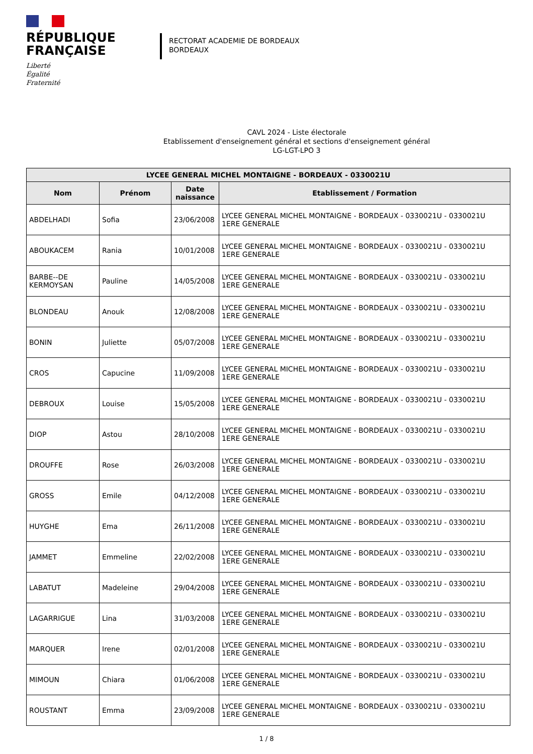RÉPUBLIQUE
FRANÇAISE
Liberté
Égalité
Fraternité
RECTORAT ACADEMIE DE BORDEAUX
BORDEAUX
CAVL 2024 - Liste électorale
Etablissement d'enseignement général et sections d'enseignement général
LG-LGT-LPO 3
| LYCEE GENERAL MICHEL MONTAIGNE - BORDEAUX - 0330021U | | | |
| --- | --- | --- | --- |
| Nom | Prénom | Date naissance | Etablissement / Formation |
| ABDELHADI | Sofia | 23/06/2008 | LYCEE GENERAL MICHEL MONTAIGNE - BORDEAUX - 0330021U - 0330021U 1ERE GENERALE |
| ABOUKACEM | Rania | 10/01/2008 | LYCEE GENERAL MICHEL MONTAIGNE - BORDEAUX - 0330021U - 0330021U 1ERE GENERALE |
| BARBE--DE KERMOYSAN | Pauline | 14/05/2008 | LYCEE GENERAL MICHEL MONTAIGNE - BORDEAUX - 0330021U - 0330021U 1ERE GENERALE |
| BLONDEAU | Anouk | 12/08/2008 | LYCEE GENERAL MICHEL MONTAIGNE - BORDEAUX - 0330021U - 0330021U 1ERE GENERALE |
| BONIN | Juliette | 05/07/2008 | LYCEE GENERAL MICHEL MONTAIGNE - BORDEAUX - 0330021U - 0330021U 1ERE GENERALE |
| CROS | Capucine | 11/09/2008 | LYCEE GENERAL MICHEL MONTAIGNE - BORDEAUX - 0330021U - 0330021U 1ERE GENERALE |
| DEBROUX | Louise | 15/05/2008 | LYCEE GENERAL MICHEL MONTAIGNE - BORDEAUX - 0330021U - 0330021U 1ERE GENERALE |
| DIOP | Astou | 28/10/2008 | LYCEE GENERAL MICHEL MONTAIGNE - BORDEAUX - 0330021U - 0330021U 1ERE GENERALE |
| DROUFFE | Rose | 26/03/2008 | LYCEE GENERAL MICHEL MONTAIGNE - BORDEAUX - 0330021U - 0330021U 1ERE GENERALE |
| GROSS | Emile | 04/12/2008 | LYCEE GENERAL MICHEL MONTAIGNE - BORDEAUX - 0330021U - 0330021U 1ERE GENERALE |
| HUYGHE | Ema | 26/11/2008 | LYCEE GENERAL MICHEL MONTAIGNE - BORDEAUX - 0330021U - 0330021U 1ERE GENERALE |
| JAMMET | Emmeline | 22/02/2008 | LYCEE GENERAL MICHEL MONTAIGNE - BORDEAUX - 0330021U - 0330021U 1ERE GENERALE |
| LABATUT | Madeleine | 29/04/2008 | LYCEE GENERAL MICHEL MONTAIGNE - BORDEAUX - 0330021U - 0330021U 1ERE GENERALE |
| LAGARRIGUE | Lina | 31/03/2008 | LYCEE GENERAL MICHEL MONTAIGNE - BORDEAUX - 0330021U - 0330021U 1ERE GENERALE |
| MARQUER | Irene | 02/01/2008 | LYCEE GENERAL MICHEL MONTAIGNE - BORDEAUX - 0330021U - 0330021U 1ERE GENERALE |
| MIMOUN | Chiara | 01/06/2008 | LYCEE GENERAL MICHEL MONTAIGNE - BORDEAUX - 0330021U - 0330021U 1ERE GENERALE |
| ROUSTANT | Emma | 23/09/2008 | LYCEE GENERAL MICHEL MONTAIGNE - BORDEAUX - 0330021U - 0330021U 1ERE GENERALE |
1 / 8